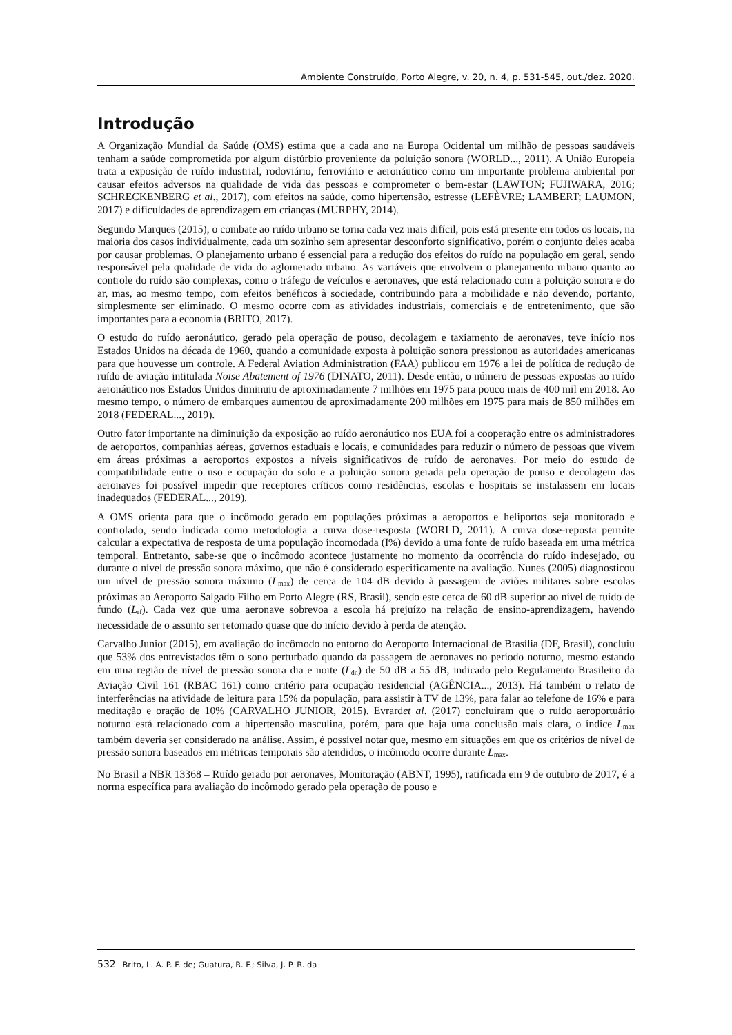Ambiente Construído, Porto Alegre, v. 20, n. 4, p. 531-545, out./dez. 2020.
Introdução
A Organização Mundial da Saúde (OMS) estima que a cada ano na Europa Ocidental um milhão de pessoas saudáveis tenham a saúde comprometida por algum distúrbio proveniente da poluição sonora (WORLD..., 2011). A União Europeia trata a exposição de ruído industrial, rodoviário, ferroviário e aeronáutico como um importante problema ambiental por causar efeitos adversos na qualidade de vida das pessoas e comprometer o bem-estar (LAWTON; FUJIWARA, 2016; SCHRECKENBERG et al., 2017), com efeitos na saúde, como hipertensão, estresse (LEFÈVRE; LAMBERT; LAUMON, 2017) e dificuldades de aprendizagem em crianças (MURPHY, 2014).
Segundo Marques (2015), o combate ao ruído urbano se torna cada vez mais difícil, pois está presente em todos os locais, na maioria dos casos individualmente, cada um sozinho sem apresentar desconforto significativo, porém o conjunto deles acaba por causar problemas. O planejamento urbano é essencial para a redução dos efeitos do ruído na população em geral, sendo responsável pela qualidade de vida do aglomerado urbano. As variáveis que envolvem o planejamento urbano quanto ao controle do ruído são complexas, como o tráfego de veículos e aeronaves, que está relacionado com a poluição sonora e do ar, mas, ao mesmo tempo, com efeitos benéficos à sociedade, contribuindo para a mobilidade e não devendo, portanto, simplesmente ser eliminado. O mesmo ocorre com as atividades industriais, comerciais e de entretenimento, que são importantes para a economia (BRITO, 2017).
O estudo do ruído aeronáutico, gerado pela operação de pouso, decolagem e taxiamento de aeronaves, teve início nos Estados Unidos na década de 1960, quando a comunidade exposta à poluição sonora pressionou as autoridades americanas para que houvesse um controle. A Federal Aviation Administration (FAA) publicou em 1976 a lei de política de redução de ruído de aviação intitulada Noise Abatement of 1976 (DINATO, 2011). Desde então, o número de pessoas expostas ao ruído aeronáutico nos Estados Unidos diminuiu de aproximadamente 7 milhões em 1975 para pouco mais de 400 mil em 2018. Ao mesmo tempo, o número de embarques aumentou de aproximadamente 200 milhões em 1975 para mais de 850 milhões em 2018 (FEDERAL..., 2019).
Outro fator importante na diminuição da exposição ao ruído aeronáutico nos EUA foi a cooperação entre os administradores de aeroportos, companhias aéreas, governos estaduais e locais, e comunidades para reduzir o número de pessoas que vivem em áreas próximas a aeroportos expostos a níveis significativos de ruído de aeronaves. Por meio do estudo de compatibilidade entre o uso e ocupação do solo e a poluição sonora gerada pela operação de pouso e decolagem das aeronaves foi possível impedir que receptores críticos como residências, escolas e hospitais se instalassem em locais inadequados (FEDERAL..., 2019).
A OMS orienta para que o incômodo gerado em populações próximas a aeroportos e heliportos seja monitorado e controlado, sendo indicada como metodologia a curva dose-resposta (WORLD, 2011). A curva dose-reposta permite calcular a expectativa de resposta de uma população incomodada (I%) devido a uma fonte de ruído baseada em uma métrica temporal. Entretanto, sabe-se que o incômodo acontece justamente no momento da ocorrência do ruído indesejado, ou durante o nível de pressão sonora máximo, que não é considerado especificamente na avaliação. Nunes (2005) diagnosticou um nível de pressão sonora máximo (L<sub>max</sub>) de cerca de 104 dB devido à passagem de aviões militares sobre escolas próximas ao Aeroporto Salgado Filho em Porto Alegre (RS, Brasil), sendo este cerca de 60 dB superior ao nível de ruído de fundo (L<sub>rf</sub>). Cada vez que uma aeronave sobrevoa a escola há prejuízo na relação de ensino-aprendizagem, havendo necessidade de o assunto ser retomado quase que do início devido à perda de atenção.
Carvalho Junior (2015), em avaliação do incômodo no entorno do Aeroporto Internacional de Brasília (DF, Brasil), concluiu que 53% dos entrevistados têm o sono perturbado quando da passagem de aeronaves no período noturno, mesmo estando em uma região de nível de pressão sonora dia e noite (L<sub>dn</sub>) de 50 dB a 55 dB, indicado pelo Regulamento Brasileiro da Aviação Civil 161 (RBAC 161) como critério para ocupação residencial (AGÊNCIA..., 2013). Há também o relato de interferências na atividade de leitura para 15% da população, para assistir à TV de 13%, para falar ao telefone de 16% e para meditação e oração de 10% (CARVALHO JUNIOR, 2015). Evrardet al. (2017) concluíram que o ruído aeroportuário noturno está relacionado com a hipertensão masculina, porém, para que haja uma conclusão mais clara, o índice L<sub>max</sub> também deveria ser considerado na análise. Assim, é possível notar que, mesmo em situações em que os critérios de nível de pressão sonora baseados em métricas temporais são atendidos, o incômodo ocorre durante L<sub>max</sub>.
No Brasil a NBR 13368 – Ruído gerado por aeronaves, Monitoração (ABNT, 1995), ratificada em 9 de outubro de 2017, é a norma específica para avaliação do incômodo gerado pela operação de pouso e
532 Brito, L. A. P. F. de; Guatura, R. F.; Silva, J. P. R. da